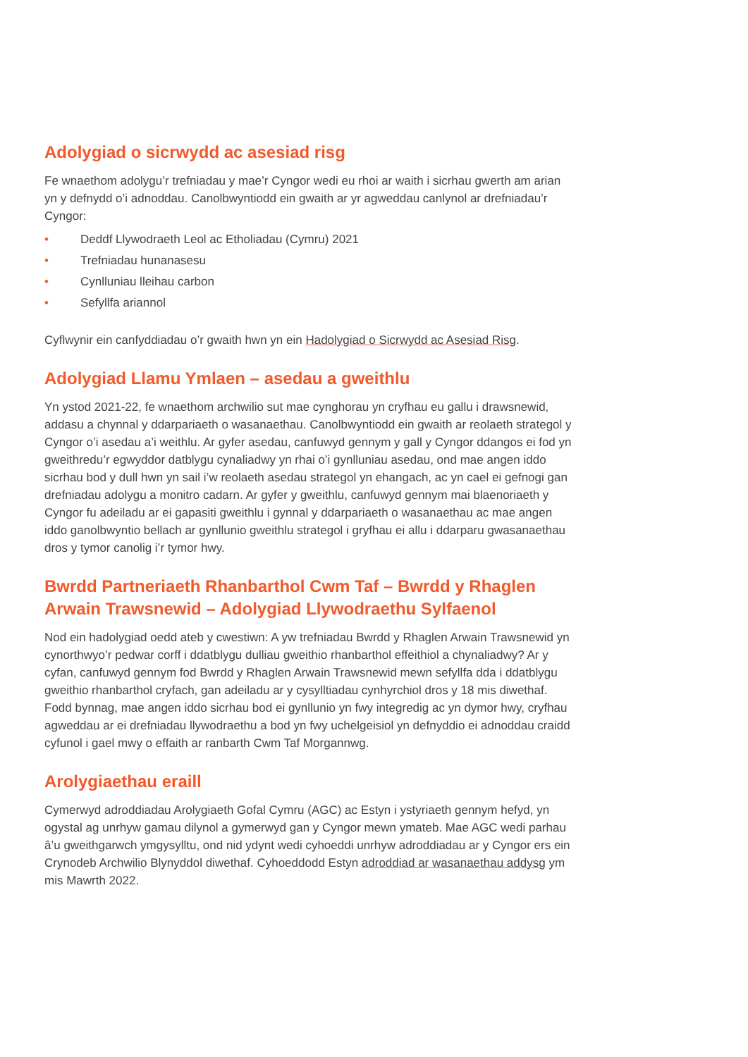Adolygiad o sicrwydd ac asesiad risg
Fe wnaethom adolygu’r trefniadau y mae’r Cyngor wedi eu rhoi ar waith i sicrhau gwerth am arian yn y defnydd o’i adnoddau. Canolbwyntiodd ein gwaith ar yr agweddau canlynol ar drefniadau’r Cyngor:
• Deddf Llywodraeth Leol ac Etholiadau (Cymru) 2021
• Trefniadau hunanasesu
• Cynlluniau lleihau carbon
• Sefyllfa ariannol
Cyflwynir ein canfyddiadau o’r gwaith hwn yn ein Hadolygiad o Sicrwydd ac Asesiad Risg.
Adolygiad Llamu Ymlaen – asedau a gweithlu
Yn ystod 2021-22, fe wnaethom archwilio sut mae cynghorau yn cryfhau eu gallu i drawsnewid, addasu a chynnal y ddarpariaeth o wasanaethau. Canolbwyntiodd ein gwaith ar reolaeth strategol y Cyngor o’i asedau a’i weithlu. Ar gyfer asedau, canfuwyd gennym y gall y Cyngor ddangos ei fod yn gweithredu’r egwyddor datblygu cynaliadwy yn rhai o’i gynlluniau asedau, ond mae angen iddo sicrhau bod y dull hwn yn sail i’w reolaeth asedau strategol yn ehangach, ac yn cael ei gefnogi gan drefniadau adolygu a monitro cadarn. Ar gyfer y gweithlu, canfuwyd gennym mai blaenoriaeth y Cyngor fu adeiladu ar ei gapasiti gweithlu i gynnal y ddarpariaeth o wasanaethau ac mae angen iddo ganolbwyntio bellach ar gynllunio gweithlu strategol i gryfhau ei allu i ddarparu gwasanaethau dros y tymor canolig i’r tymor hwy.
Bwrdd Partneriaeth Rhanbarthol Cwm Taf – Bwrdd y Rhaglen Arwain Trawsnewid – Adolygiad Llywodraethu Sylfaenol
Nod ein hadolygiad oedd ateb y cwestiwn: A yw trefniadau Bwrdd y Rhaglen Arwain Trawsnewid yn cynorthwyo’r pedwar corff i ddatblygu dulliau gweithio rhanbarthol effeithiol a chynaliadwy? Ar y cyfan, canfuwyd gennym fod Bwrdd y Rhaglen Arwain Trawsnewid mewn sefyllfa dda i ddatblygu gweithio rhanbarthol cryfach, gan adeiladu ar y cysylltiadau cynhyrchiol dros y 18 mis diwethaf. Fodd bynnag, mae angen iddo sicrhau bod ei gynllunio yn fwy integredig ac yn dymor hwy, cryfhau agweddau ar ei drefniadau llywodraethu a bod yn fwy uchelgeisiol yn defnyddio ei adnoddau craidd cyfunol i gael mwy o effaith ar ranbarth Cwm Taf Morgannwg.
Arolygiaethau eraill
Cymerwyd adroddiadau Arolygiaeth Gofal Cymru (AGC) ac Estyn i ystyriaeth gennym hefyd, yn ogystal ag unrhyw gamau dilynol a gymerwyd gan y Cyngor mewn ymateb. Mae AGC wedi parhau â’u gweithgarwch ymgysylltu, ond nid ydynt wedi cyhoeddi unrhyw adroddiadau ar y Cyngor ers ein Crynodeb Archwilio Blynyddol diwethaf. Cyhoeddodd Estyn adroddiad ar wasanaethau addysg ym mis Mawrth 2022.